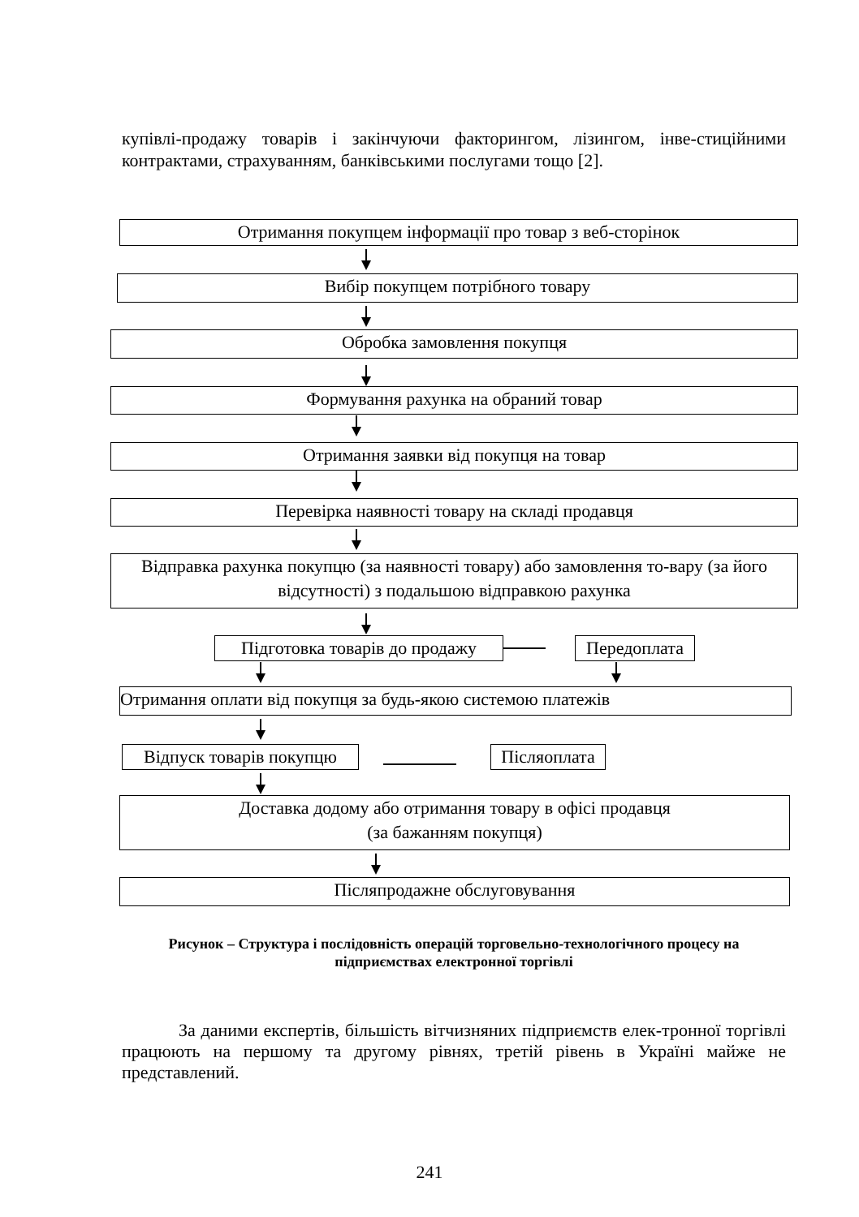купівлі-продажу товарів і закінчуючи факторингом, лізингом, інве-стиційними контрактами, страхуванням, банківськими послугами тощо [2].
Отримання покупцем інформації про товар з веб-сторінок
Вибір покупцем потрібного товару
Обробка замовлення покупця
Формування рахунка на обраний товар
Отримання заявки від покупця на товар
Перевірка наявності товару на складі продавця
Відправка рахунка покупцю (за наявності товару) або замовлення то-вару (за його відсутності) з подальшою відправкою рахунка
Підготовка товарів до продажу
Передоплата
Отримання оплати від покупця за будь-якою системою платежів
Відпуск товарів покупцю
Післяоплата
Доставка додому або отримання товару в офісі продавця
(за бажанням покупця)
Післяпродажне обслуговування
Рисунок – Структура і послідовність операцій торговельно-технологічного процесу на підприємствах електронної торгівлі
За даними експертів, більшість вітчизняних підприємств елек-тронної торгівлі працюють на першому та другому рівнях, третій рівень в Україні майже не представлений.
241